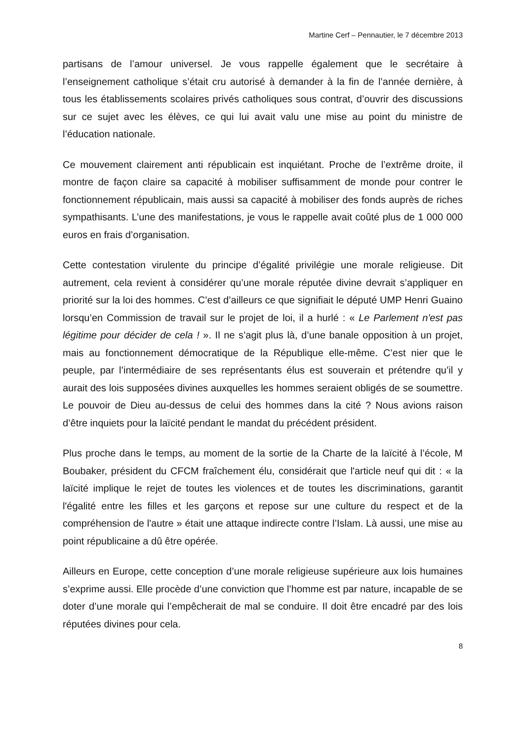Martine Cerf – Pennautier, le 7 décembre 2013
partisans de l’amour universel. Je vous rappelle également que le secrétaire à l’enseignement catholique s’était cru autorisé à demander à la fin de l’année dernière, à tous les établissements scolaires privés catholiques sous contrat, d’ouvrir des discussions sur ce sujet avec les élèves, ce qui lui avait valu une mise au point du ministre de l’éducation nationale.
Ce mouvement clairement anti républicain est inquiétant. Proche de l’extrême droite, il montre de façon claire sa capacité à mobiliser suffisamment de monde pour contrer le fonctionnement républicain, mais aussi sa capacité à mobiliser des fonds auprès de riches sympathisants. L’une des manifestations, je vous le rappelle avait coûté plus de 1 000 000 euros en frais d’organisation.
Cette contestation virulente du principe d’égalité privilégie une morale religieuse. Dit autrement, cela revient à considérer qu’une morale réputée divine devrait s’appliquer en priorité sur la loi des hommes. C’est d’ailleurs ce que signifiait le député UMP Henri Guaino lorsqu’en Commission de travail sur le projet de loi, il a hurlé : « Le Parlement n'est pas légitime pour décider de cela ! ». Il ne s’agit plus là, d’une banale opposition à un projet, mais au fonctionnement démocratique de la République elle-même. C’est nier que le peuple, par l’intermédiaire de ses représentants élus est souverain et prétendre qu’il y aurait des lois supposées divines auxquelles les hommes seraient obligés de se soumettre. Le pouvoir de Dieu au-dessus de celui des hommes dans la cité ? Nous avions raison d’être inquiets pour la laïcité pendant le mandat du précédent président.
Plus proche dans le temps, au moment de la sortie de la Charte de la laïcité à l’école, M Boubaker, président du CFCM fraîchement élu, considérait que l'article neuf qui dit : « la laïcité implique le rejet de toutes les violences et de toutes les discriminations, garantit l'égalité entre les filles et les garçons et repose sur une culture du respect et de la compréhension de l'autre » était une attaque indirecte contre l’Islam. Là aussi, une mise au point républicaine a dû être opérée.
Ailleurs en Europe, cette conception d’une morale religieuse supérieure aux lois humaines s’exprime aussi. Elle procède d’une conviction que l’homme est par nature, incapable de se doter d’une morale qui l’empêcherait de mal se conduire. Il doit être encadré par des lois réputées divines pour cela.
8